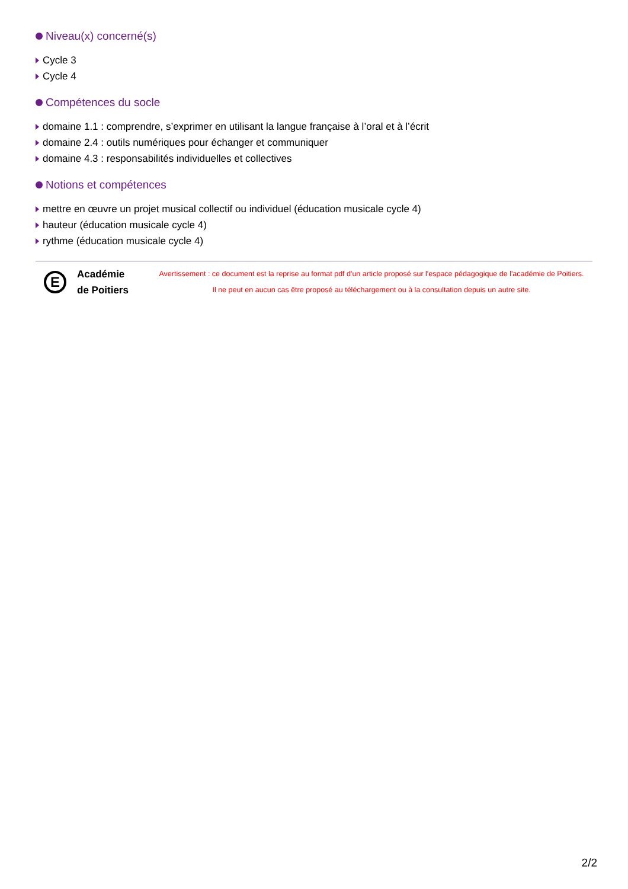Niveau(x) concerné(s)
Cycle 3
Cycle 4
Compétences du socle
domaine 1.1 : comprendre, s’exprimer en utilisant la langue française à l’oral et à l’écrit
domaine 2.4 : outils numériques pour échanger et communiquer
domaine 4.3 : responsabilités individuelles et collectives
Notions et compétences
mettre en œuvre un projet musical collectif ou individuel (éducation musicale cycle 4)
hauteur (éducation musicale cycle 4)
rythme (éducation musicale cycle 4)
E
Académie
de Poitiers
Avertissement : ce document est la reprise au format pdf d'un article proposé sur l'espace pédagogique de l'académie de Poitiers.
Il ne peut en aucun cas être proposé au téléchargement ou à la consultation depuis un autre site.
2/2